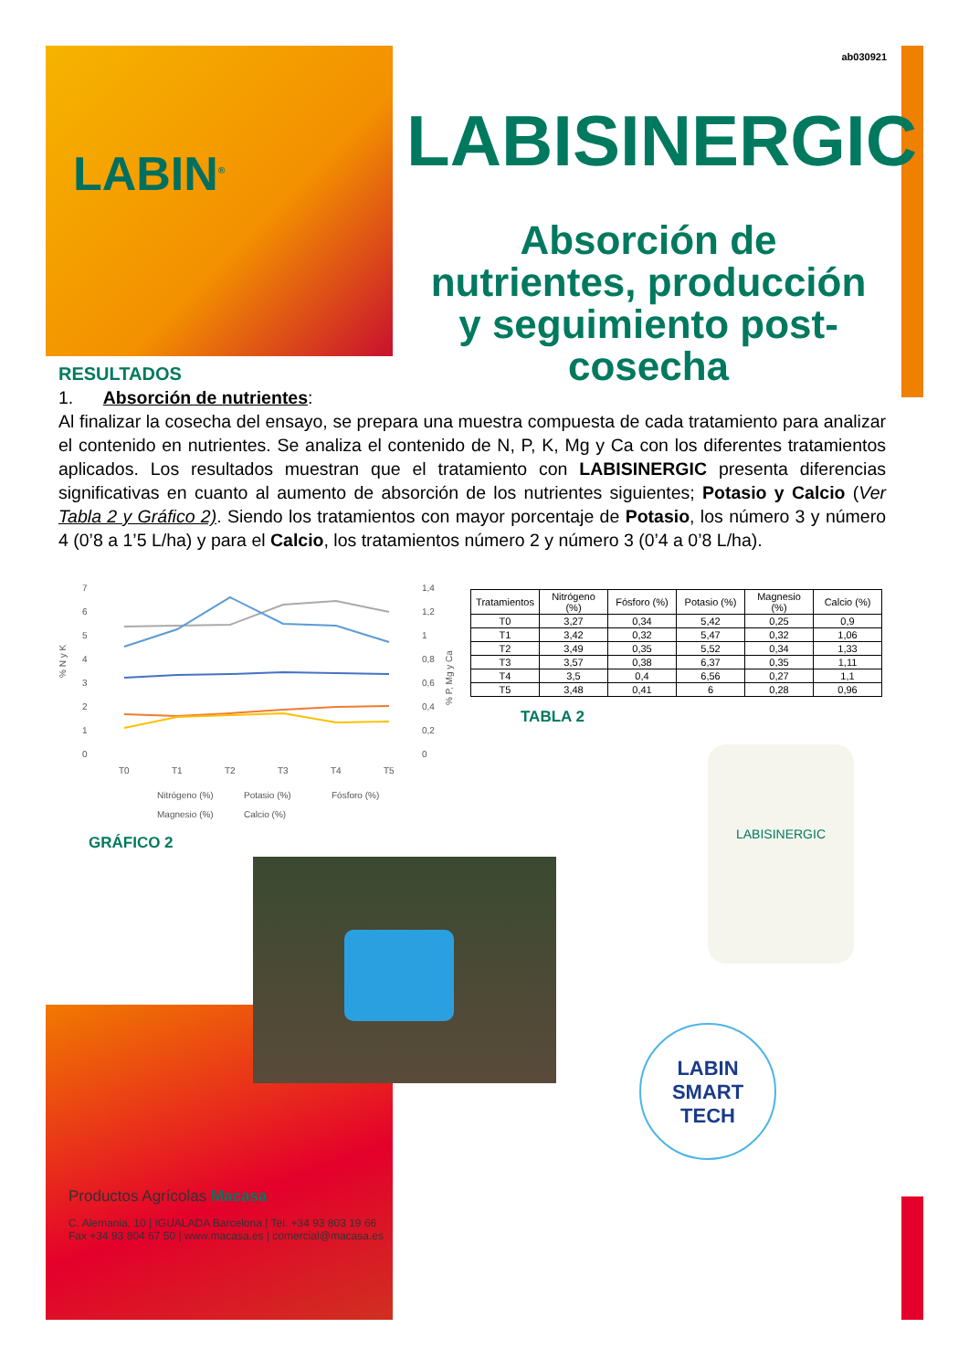ab030921
LABIN<sup>®</sup>
LABISINERGIC
Absorción de nutrientes, producción y seguimiento post-cosecha
RESULTADOS
1. Absorción de nutrientes:
Al finalizar la cosecha del ensayo, se prepara una muestra compuesta de cada tratamiento para analizar el contenido en nutrientes. Se analiza el contenido de N, P, K, Mg y Ca con los diferentes tratamientos aplicados. Los resultados muestran que el tratamiento con LABISINERGIC presenta diferencias significativas en cuanto al aumento de absorción de los nutrientes siguientes; Potasio y Calcio (Ver Tabla 2 y Gráfico 2). Siendo los tratamientos con mayor porcentaje de Potasio, los número 3 y número 4 (0’8 a 1’5 L/ha) y para el Calcio, los tratamientos número 2 y número 3 (0’4 a 0’8 L/ha).
7
6
5
4
3
2
1
0
1,4
1,2
1
0,8
0,6
0,4
0,2
0
% N y K
% P, Mg y Ca
T0
T1
T2
T3
T4
T5
Nitrógeno (%)
Potasio (%)
Fósforo (%)
Magnesio (%)
Calcio (%)
| Tratamientos | Nitrógeno (%) | Fósforo (%) | Potasio (%) | Magnesio (%) | Calcio (%) |
| --- | --- | --- | --- | --- | --- |
| T0 | 3,27 | 0,34 | 5,42 | 0,25 | 0,9 |
| T1 | 3,42 | 0,32 | 5,47 | 0,32 | 1,06 |
| T2 | 3,49 | 0,35 | 5,52 | 0,34 | 1,33 |
| T3 | 3,57 | 0,38 | 6,37 | 0,35 | 1,11 |
| T4 | 3,5 | 0,4 | 6,56 | 0,27 | 1,1 |
| T5 | 3,48 | 0,41 | 6 | 0,28 | 0,96 |
TABLA 2
GRÁFICO 2
LABISINERGIC
LABIN
SMART
TECH
Productos Agrícolas Macasa
C. Alemania, 10 | IGUALADA Barcelona | Tel. +34 93 803 19 66
Fax +34 93 804 67 50 | www.macasa.es | comercial@macasa.es